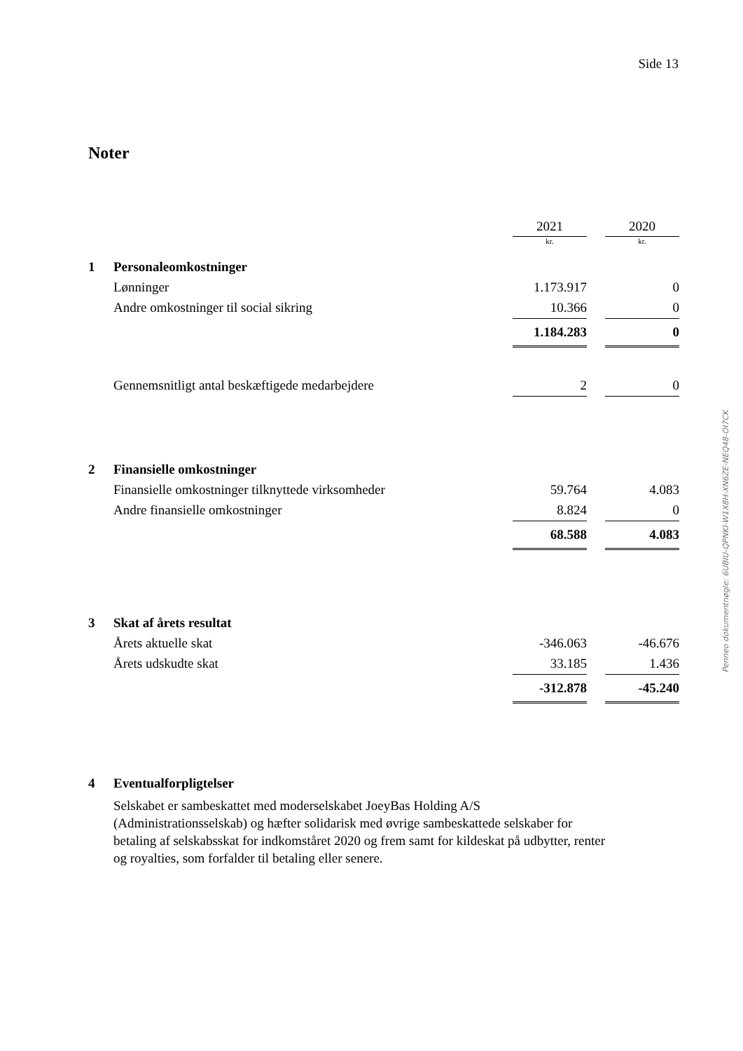Side 13
Noter
| | | 2021 | | 2020 |
| | | kr. | | kr. |
| 1 | Personaleomkostninger | | | |
| | Lønninger | 1.173.917 | | 0 |
| | Andre omkostninger til social sikring | 10.366 | | 0 |
| | | 1.184.283 | | 0 |
| | Gennemsnitligt antal beskæftigede medarbejdere | 2 | | 0 |
| 2 | Finansielle omkostninger | | | |
| | Finansielle omkostninger tilknyttede virksomheder | 59.764 | | 4.083 |
| | Andre finansielle omkostninger | 8.824 | | 0 |
| | | 68.588 | | 4.083 |
| 3 | Skat af årets resultat | | | |
| | Årets aktuelle skat | -346.063 | | -46.676 |
| | Årets udskudte skat | 33.185 | | 1.436 |
| | | -312.878 | | -45.240 |
| 4 | Eventualforpligtelser | | | |
| | Selskabet er sambeskattet med moderselskabet JoeyBas Holding A/S (Administrationsselskab) og hæfter solidarisk med øvrige sambeskattede selskaber for betaling af selskabsskat for indkomståret 2020 og frem samt for kildeskat på udbytter, renter og royalties, som forfalder til betaling eller senere. | | | |
Penneo dokumentnøgle: 6UBIU-QPNKI-W1X8H-XN6ZE-NEQ48-OI7CK